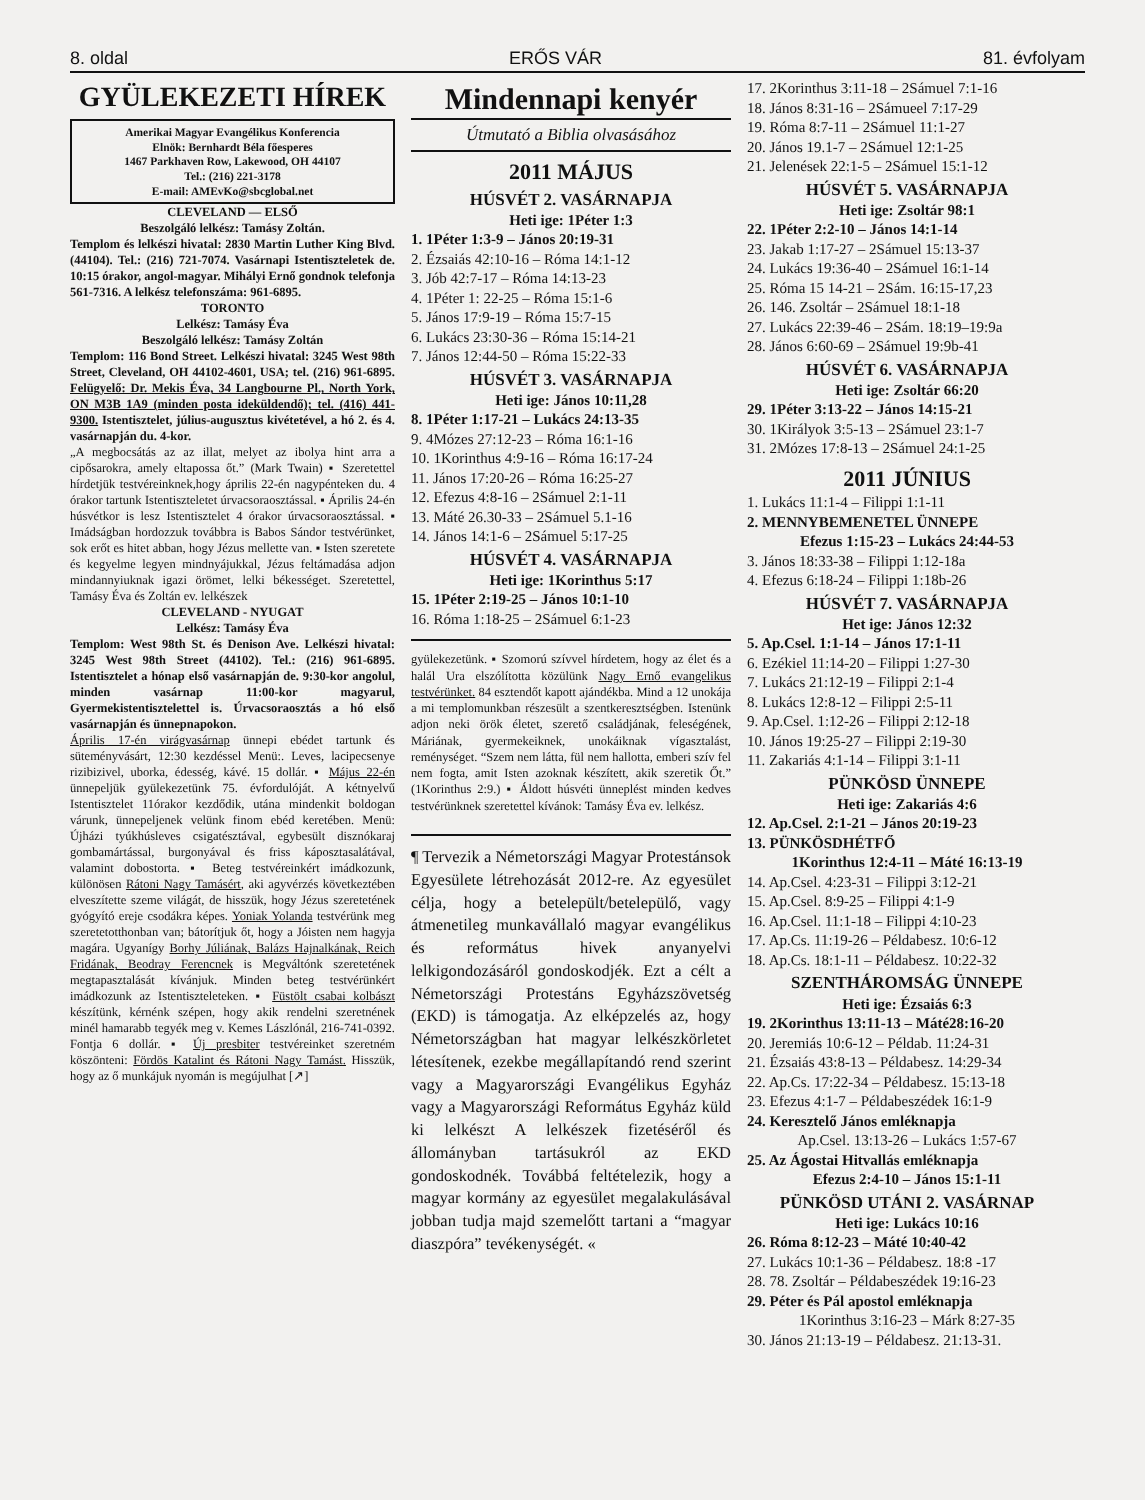8. oldal ERŐS VÁR 81. évfolyam
GYÜLEKEZETI HÍREK
Amerikai Magyar Evangélikus Konferencia
Elnök: Bernhardt Béla főesperes
1467 Parkhaven Row, Lakewood, OH 44107
Tel.: (216) 221-3178
E-mail: AMEvKo@sbcglobal.net
CLEVELAND — ELSŐ
Beszolgáló lelkész: Tamásy Zoltán.
Templom és lelkészi hivatal: 2830 Martin Luther King Blvd. (44104). Tel.: (216) 721-7074. Vasárnapi Istentiszteletek de. 10:15 órakor, angol-magyar. Mihályi Ernő gondnok telefonja 561-7316. A lelkész telefonszáma: 961-6895.
TORONTO
Lelkész: Tamásy Éva
Beszolgáló lelkész: Tamásy Zoltán
Templom: 116 Bond Street. Lelkészi hivatal: 3245 West 98th Street, Cleveland, OH 44102-4601, USA; tel. (216) 961-6895. Felügyelő: Dr. Mekis Éva, 34 Langbourne Pl., North York, ON M3B 1A9 (minden posta ideküldendő); tel. (416) 441-9300. Istentisztelet, július-augusztus kivétetével, a hó 2. és 4. vasárnapján du. 4-kor.
„A megbocsátás az az illat, melyet az ibolya hint arra a cipősarokra, amely eltapossa őt.” (Mark Twain) ▪ Szeretettel hírdetjük testvéreinknek,hogy április 22-én nagypénteken du. 4 órakor tartunk Istentiszteletet úrvacsoraosztással. ▪ Április 24-én húsvétkor is lesz Istentisztelet 4 órakor úrvacsoraosztással. ▪ Imádságban hordozzuk továbbra is Babos Sándor testvérünket, sok erőt es hitet abban, hogy Jézus mellette van. ▪ Isten szeretete és kegyelme legyen mindnyájukkal, Jézus feltámadása adjon mindannyiuknak igazi örömet, lelki békességet. Szeretettel, Tamásy Éva és Zoltán ev. lelkészek
CLEVELAND - NYUGAT
Lelkész: Tamásy Éva
Templom: West 98th St. és Denison Ave. Lelkészi hivatal: 3245 West 98th Street (44102). Tel.: (216) 961-6895. Istentisztelet a hónap első vasárnapján de. 9:30-kor angolul, minden vasárnap 11:00-kor magyarul, Gyermekistentisztelettel is. Úrvacsoraosztás a hó első vasárnapján és ünnepnapokon.
Április 17-én virágvasárnap ünnepi ebédet tartunk és süteményvásárt, 12:30 kezdéssel Menü:. Leves, lacipecsenye rizibizivel, uborka, édesség, kávé. 15 dollár. ▪ Május 22-én ünnepeljük gyülekezetünk 75. évfordulóját. A kétnyelvű Istentisztelet 11órakor kezdődik, utána mindenkit boldogan várunk, ünnepeljenek velünk finom ebéd keretében. Menü: Újházi tyúkhúsleves csigatésztával, egybesült disznókaraj gombamártással, burgonyával és friss káposztasalátával, valamint dobostorta. ▪ Beteg testvéreinkért imádkozunk, különösen Rátoni Nagy Tamásért, aki agyvérzés következtében elveszítette szeme világát, de hisszük, hogy Jézus szeretetének gyógyító ereje csodákra képes. Yoniak Yolanda testvérünk meg szeretetotthonban van; bátorítjuk őt, hogy a Jóisten nem hagyja magára. Ugyanígy Borhy Júliának, Balázs Hajnalkának, Reich Fridának, Beodray Ferencnek is Megváltónk szeretetének megtapasztalását kívánjuk. Minden beteg testvérünkért imádkozunk az Istentiszteleteken. ▪ Füstölt csabai kolbászt készítünk, kérnénk szépen, hogy akik rendelni szeretnének minél hamarabb tegyék meg v. Kemes Lászlónál, 216-741-0392. Fontja 6 dollár. ▪ Új presbiter testvéreinket szeretném köszönteni: Fördös Katalint és Rátoni Nagy Tamást. Hisszük, hogy az ő munkájuk nyomán is megújulhat [↗]
Mindennapi kenyér
Útmutató a Biblia olvasásához
2011 MÁJUS
HÚSVÉT 2. VASÁRNAPJA
Heti ige: 1Péter 1:3
1. 1Péter 1:3-9 – János 20:19-31
2. Ézsaiás 42:10-16 – Róma 14:1-12
3. Jób 42:7-17 – Róma 14:13-23
4. 1Péter 1: 22-25 – Róma 15:1-6
5. János 17:9-19 – Róma 15:7-15
6. Lukács 23:30-36 – Róma 15:14-21
7. János 12:44-50 – Róma 15:22-33
HÚSVÉT 3. VASÁRNAPJA
Heti ige: János 10:11,28
8. 1Péter 1:17-21 – Lukács 24:13-35
9. 4Mózes 27:12-23 – Róma 16:1-16
10. 1Korinthus 4:9-16 – Róma 16:17-24
11. János 17:20-26 – Róma 16:25-27
12. Efezus 4:8-16 – 2Sámuel 2:1-11
13. Máté 26.30-33 – 2Sámuel 5.1-16
14. János 14:1-6 – 2Sámuel 5:17-25
HÚSVÉT 4. VASÁRNAPJA
Heti ige: 1Korinthus 5:17
15. 1Péter 2:19-25 – János 10:1-10
16. Róma 1:18-25 – 2Sámuel 6:1-23
gyülekezetünk. ▪ Szomorú szívvel hírdetem, hogy az élet és a halál Ura elszólította közülünk Nagy Ernő evangelikus testvérünket. 84 esztendőt kapott ajándékba. Mind a 12 unokája a mi templomunkban részesült a szentkeresztségben. Istenünk adjon neki örök életet, szerető családjának, feleségének, Máriának, gyermekeiknek, unokáiknak vígasztalást, reménységet. “Szem nem látta, fül nem hallotta, emberi szív fel nem fogta, amit Isten azoknak készített, akik szeretik Őt.” (1Korinthus 2:9.) ▪ Áldott húsvéti ünneplést minden kedves testvérünknek szeretettel kívánok: Tamásy Éva ev. lelkész.
¶ Tervezik a Németországi Magyar Protestánsok Egyesülete létrehozását 2012-re. Az egyesület célja, hogy a betelepült/betelepülő, vagy átmenetileg munkavállaló magyar evangélikus és református hivek anyanyelvi lelkigondozásáról gondoskodjék. Ezt a célt a Németországi Protestáns Egyházszövetség (EKD) is támogatja. Az elképzelés az, hogy Németországban hat magyar lelkészkörletet létesítenek, ezekbe megállapítandó rend szerint vagy a Magyarországi Evangélikus Egyház vagy a Magyarországi Református Egyház küld ki lelkészt A lelkészek fizetéséről és állományban tartásukról az EKD gondoskodnék. Továbbá feltételezik, hogy a magyar kormány az egyesület megalakulásával jobban tudja majd szemelőtt tartani a “magyar diaszpóra” tevékenységét. «
17. 2Korinthus 3:11-18 – 2Sámuel 7:1-16
18. János 8:31-16 – 2Sámueel 7:17-29
19. Róma 8:7-11 – 2Sámuel 11:1-27
20. János 19.1-7 – 2Sámuel 12:1-25
21. Jelenések 22:1-5 – 2Sámuel 15:1-12
HÚSVÉT 5. VASÁRNAPJA
Heti ige: Zsoltár 98:1
22. 1Péter 2:2-10 – János 14:1-14
23. Jakab 1:17-27 – 2Sámuel 15:13-37
24. Lukács 19:36-40 – 2Sámuel 16:1-14
25. Róma 15 14-21 – 2Sám. 16:15-17,23
26. 146. Zsoltár – 2Sámuel 18:1-18
27. Lukács 22:39-46 – 2Sám. 18:19–19:9a
28. János 6:60-69 – 2Sámuel 19:9b-41
HÚSVÉT 6. VASÁRNAPJA
Heti ige: Zsoltár 66:20
29. 1Péter 3:13-22 – János 14:15-21
30. 1Királyok 3:5-13 – 2Sámuel 23:1-7
31. 2Mózes 17:8-13 – 2Sámuel 24:1-25
2011 JÚNIUS
1. Lukács 11:1-4 – Filippi 1:1-11
2. MENNYBEMENETEL ÜNNEPE
Efezus 1:15-23 – Lukács 24:44-53
3. János 18:33-38 – Filippi 1:12-18a
4. Efezus 6:18-24 – Filippi 1:18b-26
HÚSVÉT 7. VASÁRNAPJA
Het ige: János 12:32
5. Ap.Csel. 1:1-14 – János 17:1-11
6. Ezékiel 11:14-20 – Filippi 1:27-30
7. Lukács 21:12-19 – Filippi 2:1-4
8. Lukács 12:8-12 – Filippi 2:5-11
9. Ap.Csel. 1:12-26 – Filippi 2:12-18
10. János 19:25-27 – Filippi 2:19-30
11. Zakariás 4:1-14 – Filippi 3:1-11
PÜNKÖSD ÜNNEPE
Heti ige: Zakariás 4:6
12. Ap.Csel. 2:1-21 – János 20:19-23
13. PÜNKÖSDHÉTFŐ
1Korinthus 12:4-11 – Máté 16:13-19
14. Ap.Csel. 4:23-31 – Filippi 3:12-21
15. Ap.Csel. 8:9-25 – Filippi 4:1-9
16. Ap.Csel. 11:1-18 – Filippi 4:10-23
17. Ap.Cs. 11:19-26 – Példabesz. 10:6-12
18. Ap.Cs. 18:1-11 – Példabesz. 10:22-32
SZENTHÁROMSÁG ÜNNEPE
Heti ige: Ézsaiás 6:3
19. 2Korinthus 13:11-13 – Máté28:16-20
20. Jeremiás 10:6-12 – Példab. 11:24-31
21. Ézsaiás 43:8-13 – Példabesz. 14:29-34
22. Ap.Cs. 17:22-34 – Példabesz. 15:13-18
23. Efezus 4:1-7 – Példabeszédek 16:1-9
24. Keresztelő János emléknapja
Ap.Csel. 13:13-26 – Lukács 1:57-67
25. Az Ágostai Hitvallás emléknapja
Efezus 2:4-10 – János 15:1-11
PÜNKÖSD UTÁNI 2. VASÁRNAP
Heti ige: Lukács 10:16
26. Róma 8:12-23 – Máté 10:40-42
27. Lukács 10:1-36 – Példabesz. 18:8 -17
28. 78. Zsoltár – Példabeszédek 19:16-23
29. Péter és Pál apostol emléknapja
1Korinthus 3:16-23 – Márk 8:27-35
30. János 21:13-19 – Példabesz. 21:13-31.